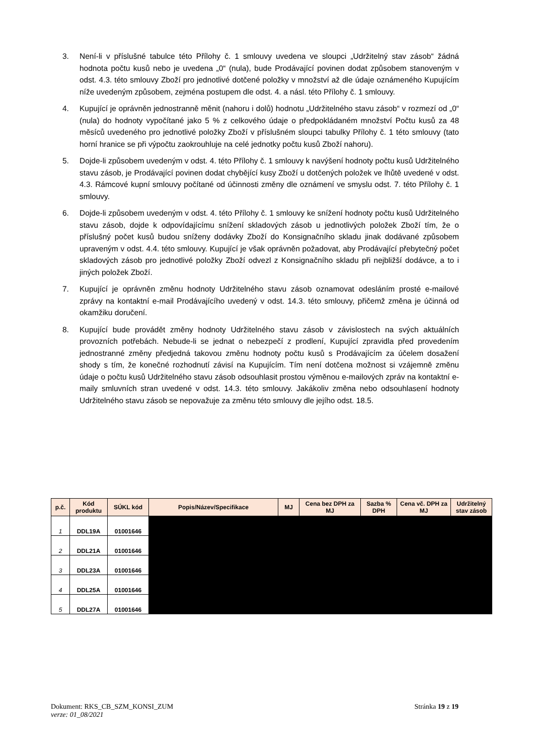3. Není-li v příslušné tabulce této Přílohy č. 1 smlouvy uvedena ve sloupci „Udržitelný stav zásob“ žádná hodnota počtu kusů nebo je uvedena „0“ (nula), bude Prodávající povinen dodat způsobem stanoveným v odst. 4.3. této smlouvy Zboží pro jednotlivé dotčené položky v množství až dle údaje oznámeného Kupujícím níže uvedeným způsobem, zejména postupem dle odst. 4. a násl. této Přílohy č. 1 smlouvy.
4. Kupující je oprávněn jednostranně měnit (nahoru i dolů) hodnotu „Udržitelného stavu zásob“ v rozmezí od „0“ (nula) do hodnoty vypočítané jako 5 % z celkového údaje o předpokládaném množství Počtu kusů za 48 měsíců uvedeného pro jednotlivé položky Zboží v příslušném sloupci tabulky Přílohy č. 1 této smlouvy (tato horní hranice se při výpočtu zaokrouhluje na celé jednotky počtu kusů Zboží nahoru).
5. Dojde-li způsobem uvedeným v odst. 4. této Přílohy č. 1 smlouvy k navýšení hodnoty počtu kusů Udržitelného stavu zásob, je Prodávající povinen dodat chybějící kusy Zboží u dotčených položek ve lhůtě uvedené v odst. 4.3. Rámcové kupní smlouvy počítané od účinnosti změny dle oznámení ve smyslu odst. 7. této Přílohy č. 1 smlouvy.
6. Dojde-li způsobem uvedeným v odst. 4. této Přílohy č. 1 smlouvy ke snížení hodnoty počtu kusů Udržitelného stavu zásob, dojde k odpovídajícímu snížení skladových zásob u jednotlivých položek Zboží tím, že o příslušný počet kusů budou sníženy dodávky Zboží do Konsignačního skladu jinak dodávané způsobem upraveným v odst. 4.4. této smlouvy. Kupující je však oprávněn požadovat, aby Prodávající přebytečný počet skladových zásob pro jednotlivé položky Zboží odvezl z Konsignačního skladu při nejbližší dodávce, a to i jiných položek Zboží.
7. Kupující je oprávněn změnu hodnoty Udržitelného stavu zásob oznamovat odesláním prosté e-mailové zprávy na kontaktní e-mail Prodávajícího uvedený v odst. 14.3. této smlouvy, přičemž změna je účinná od okamžiku doručení.
8. Kupující bude provádět změny hodnoty Udržitelného stavu zásob v závislostech na svých aktuálních provozních potřebách. Nebude-li se jednat o nebezpečí z prodlení, Kupující zpravidla před provedením jednostranné změny předjedná takovou změnu hodnoty počtu kusů s Prodávajícím za účelem dosažení shody s tím, že konečné rozhodnutí závisí na Kupujícím. Tím není dotčena možnost si vzájemně změnu údaje o počtu kusů Udržitelného stavu zásob odsouhlasit prostou výměnou e-mailových zpráv na kontaktní e-maily smluvních stran uvedené v odst. 14.3. této smlouvy. Jakákoliv změna nebo odsouhlasení hodnoty Udržitelného stavu zásob se nepovažuje za změnu této smlouvy dle jejího odst. 18.5.
| p.č. | Kód produktu | SÚKL kód | Popis/Název/Specifikace | MJ | Cena bez DPH za MJ | Sazba % DPH | Cena vč. DPH za MJ | Udržitelný stav zásob |
| --- | --- | --- | --- | --- | --- | --- | --- | --- |
| 1 | DDL19A | 01001646 | | | | | | |
| 2 | DDL21A | 01001646 | | | | | | |
| 3 | DDL23A | 01001646 | | | | | | |
| 4 | DDL25A | 01001646 | | | | | | |
| 5 | DDL27A | 01001646 | | | | | | |
Dokument: RKS_CB_SZM_KONSI_ZUM
verze: 01_08/2021
Stránka 19 z 19